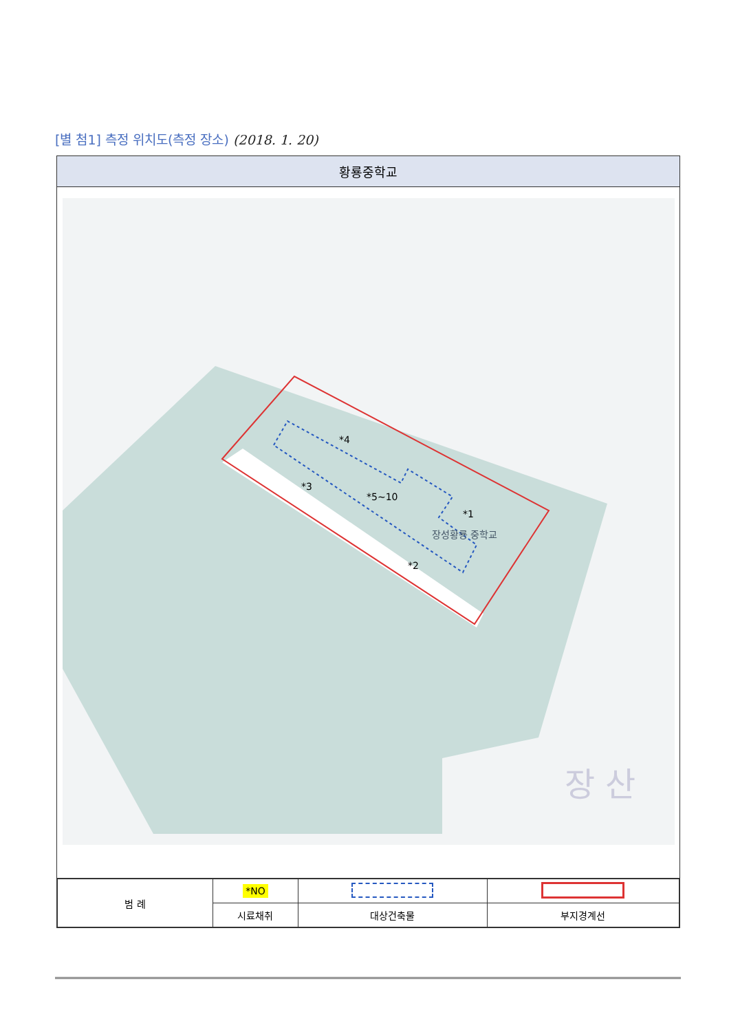[별 첨1] 측정 위치도(측정 장소) (2018. 1. 20)
| 황룡중학교 |
| --- |
| 장성황룡 중학교 장 산 *1 *2 *3 *4 *5~10 |
| / 범 례 / *NO / / / / / 시료채취 / 대상건축물 / 부지경계선 / |